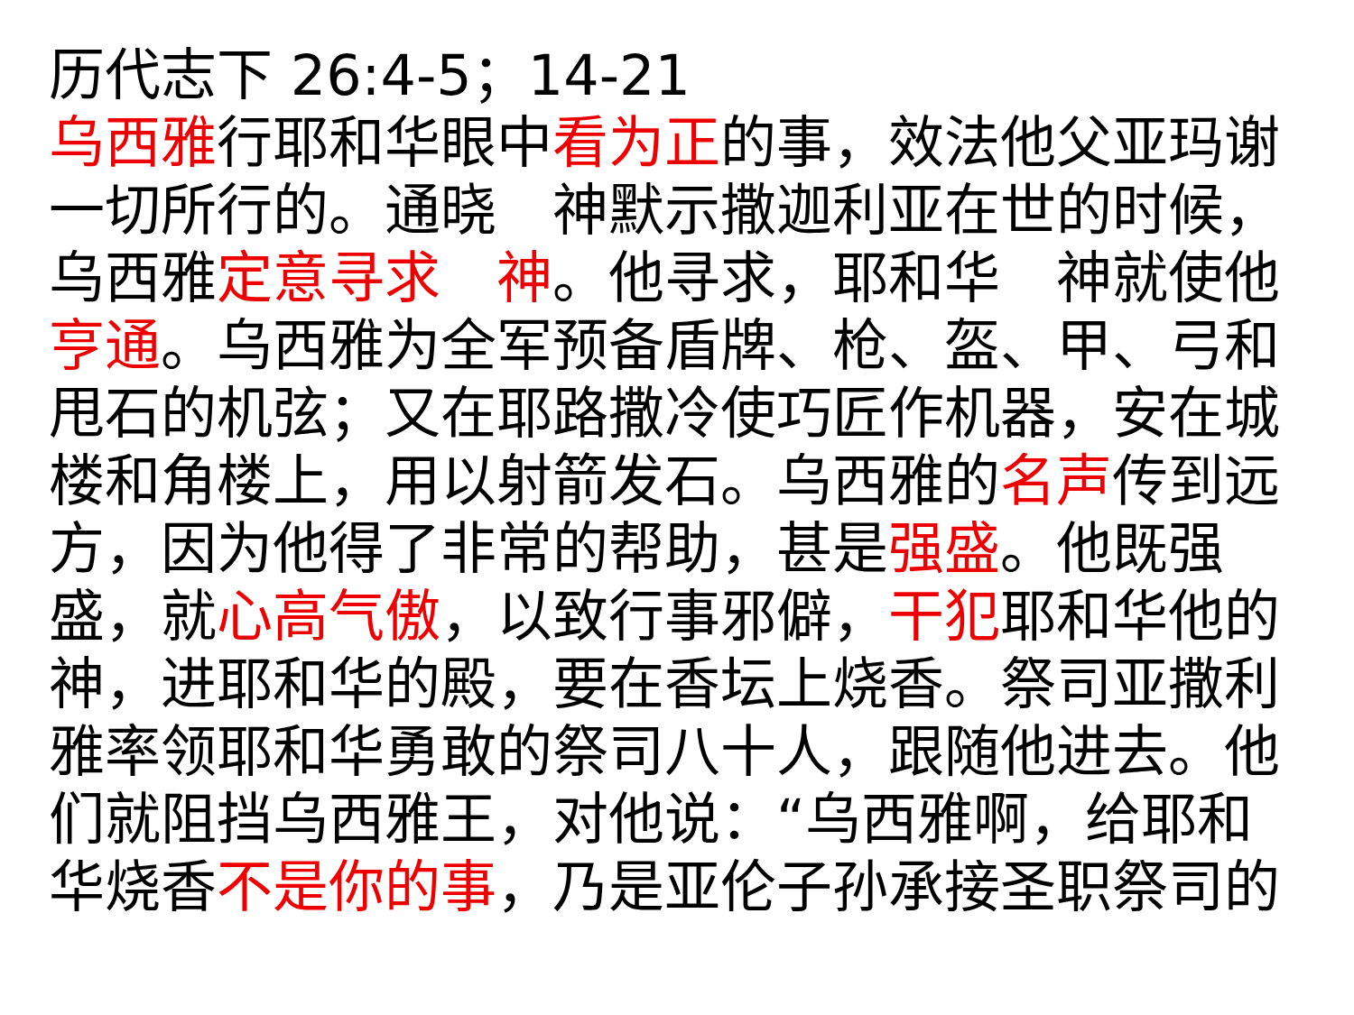历代志下 26:4-5；14-21
乌西雅行耶和华眼中看为正的事，效法他父亚玛谢一切所行的。通晓　神默示撒迦利亚在世的时候，乌西雅定意寻求　神。他寻求，耶和华　神就使他亨通。乌西雅为全军预备盾牌、枪、盔、甲、弓和甩石的机弦；又在耶路撒冷使巧匠作机器，安在城楼和角楼上，用以射箭发石。乌西雅的名声传到远方，因为他得了非常的帮助，甚是强盛。他既强盛，就心高气傲，以致行事邪僻，干犯耶和华他的神，进耶和华的殿，要在香坛上烧香。祭司亚撒利雅率领耶和华勇敢的祭司八十人，跟随他进去。他们就阻挡乌西雅王，对他说：“乌西雅啊，给耶和华烧香不是你的事，乃是亚伦子孙承接圣职祭司的